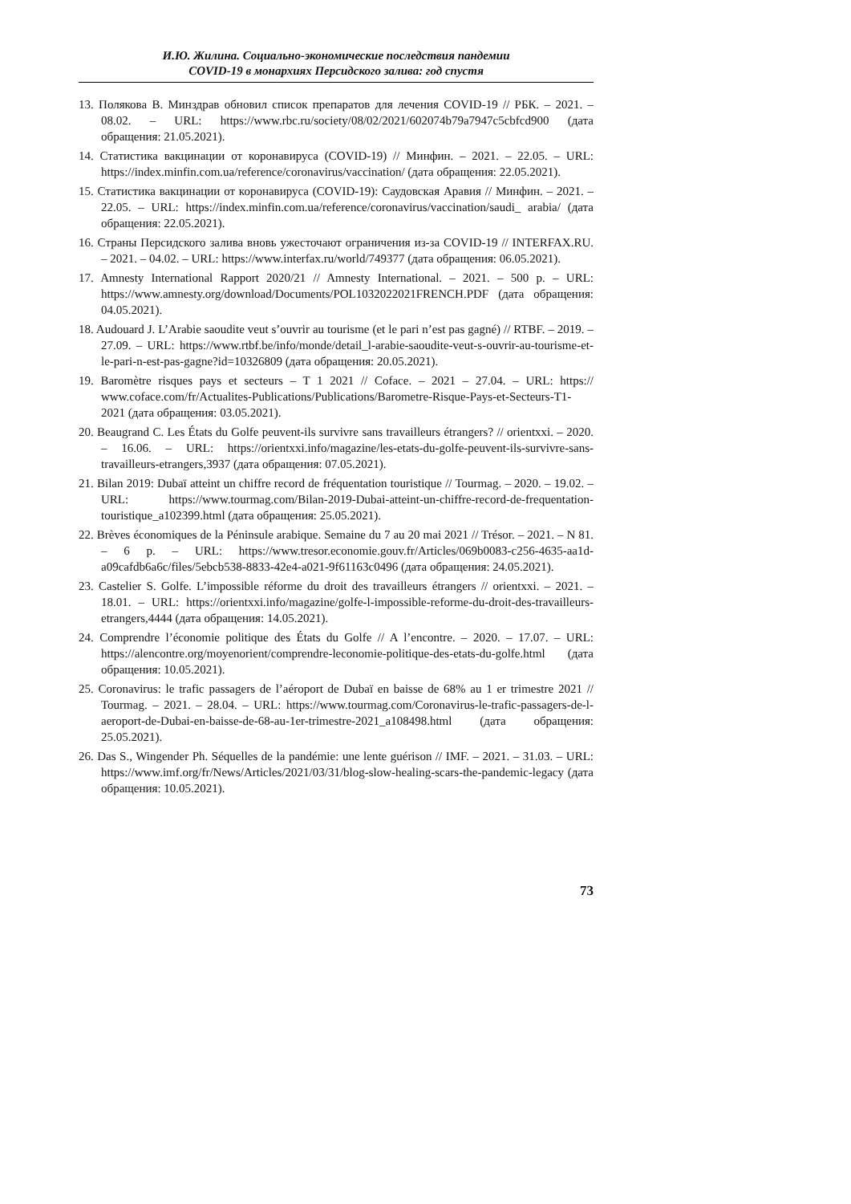И.Ю. Жилина. Социально-экономические последствия пандемии
COVID-19 в монархиях Персидского залива: год спустя
13. Полякова В. Минздрав обновил список препаратов для лечения COVID-19 // РБК. – 2021. – 08.02. – URL: https://www.rbc.ru/society/08/02/2021/602074b79a7947c5cbfcd900 (дата обращения: 21.05.2021).
14. Статистика вакцинации от коронавируса (COVID-19) // Минфин. – 2021. – 22.05. – URL: https://index.minfin.com.ua/reference/coronavirus/vaccination/ (дата обращения: 22.05.2021).
15. Статистика вакцинации от коронавируса (COVID-19): Саудовская Аравия // Минфин. – 2021. – 22.05. – URL: https://index.minfin.com.ua/reference/coronavirus/vaccination/saudi_ arabia/ (дата обращения: 22.05.2021).
16. Страны Персидского залива вновь ужесточают ограничения из-за COVID-19 // INTERFAX.RU. – 2021. – 04.02. – URL: https://www.interfax.ru/world/749377 (дата обращения: 06.05.2021).
17. Amnesty International Rapport 2020/21 // Amnesty International. – 2021. – 500 p. – URL: https://www.amnesty.org/download/Documents/POL1032022021FRENCH.PDF (дата обращения: 04.05.2021).
18. Audouard J. L’Arabie saoudite veut s’ouvrir au tourisme (et le pari n’est pas gagné) // RTBF. – 2019. – 27.09. – URL: https://www.rtbf.be/info/monde/detail_l-arabie-saoudite-veut-s-ouvrir-au-tourisme-et-le-pari-n-est-pas-gagne?id=10326809 (дата обращения: 20.05.2021).
19. Baromètre risques pays et secteurs – T 1 2021 // Coface. – 2021 – 27.04. – URL: https:// www.coface.com/fr/Actualites-Publications/Publications/Barometre-Risque-Pays-et-Secteurs-T1-2021 (дата обращения: 03.05.2021).
20. Beaugrand C. Les États du Golfe peuvent-ils survivre sans travailleurs étrangers? // orientxxi. – 2020. – 16.06. – URL: https://orientxxi.info/magazine/les-etats-du-golfe-peuvent-ils-survivre-sans-travailleurs-etrangers,3937 (дата обращения: 07.05.2021).
21. Bilan 2019: Dubaï atteint un chiffre record de fréquentation touristique // Tourmag. – 2020. – 19.02. – URL: https://www.tourmag.com/Bilan-2019-Dubai-atteint-un-chiffre-record-de-frequentation-touristique_a102399.html (дата обращения: 25.05.2021).
22. Brèves économiques de la Péninsule arabique. Semaine du 7 au 20 mai 2021 // Trésor. – 2021. – N 81. – 6 p. – URL: https://www.tresor.economie.gouv.fr/Articles/069b0083-c256-4635-aa1d-a09cafdb6a6c/files/5ebcb538-8833-42e4-a021-9f61163c0496 (дата обращения: 24.05.2021).
23. Castelier S. Golfe. L’impossible réforme du droit des travailleurs étrangers // orientxxi. – 2021. – 18.01. – URL: https://orientxxi.info/magazine/golfe-l-impossible-reforme-du-droit-des-travailleurs-etrangers,4444 (дата обращения: 14.05.2021).
24. Comprendre l’économie politique des États du Golfe // A l’encontre. – 2020. – 17.07. – URL: https://alencontre.org/moyenorient/comprendre-leconomie-politique-des-etats-du-golfe.html (дата обращения: 10.05.2021).
25. Coronavirus: le trafic passagers de l’aéroport de Dubaï en baisse de 68% au 1 er trimestre 2021 // Tourmag. – 2021. – 28.04. – URL: https://www.tourmag.com/Coronavirus-le-trafic-passagers-de-l-aeroport-de-Dubai-en-baisse-de-68-au-1er-trimestre-2021_a108498.html (дата обращения: 25.05.2021).
26. Das S., Wingender Ph. Séquelles de la pandémie: une lente guérison // IMF. – 2021. – 31.03. – URL: https://www.imf.org/fr/News/Articles/2021/03/31/blog-slow-healing-scars-the-pandemic-legacy (дата обращения: 10.05.2021).
73